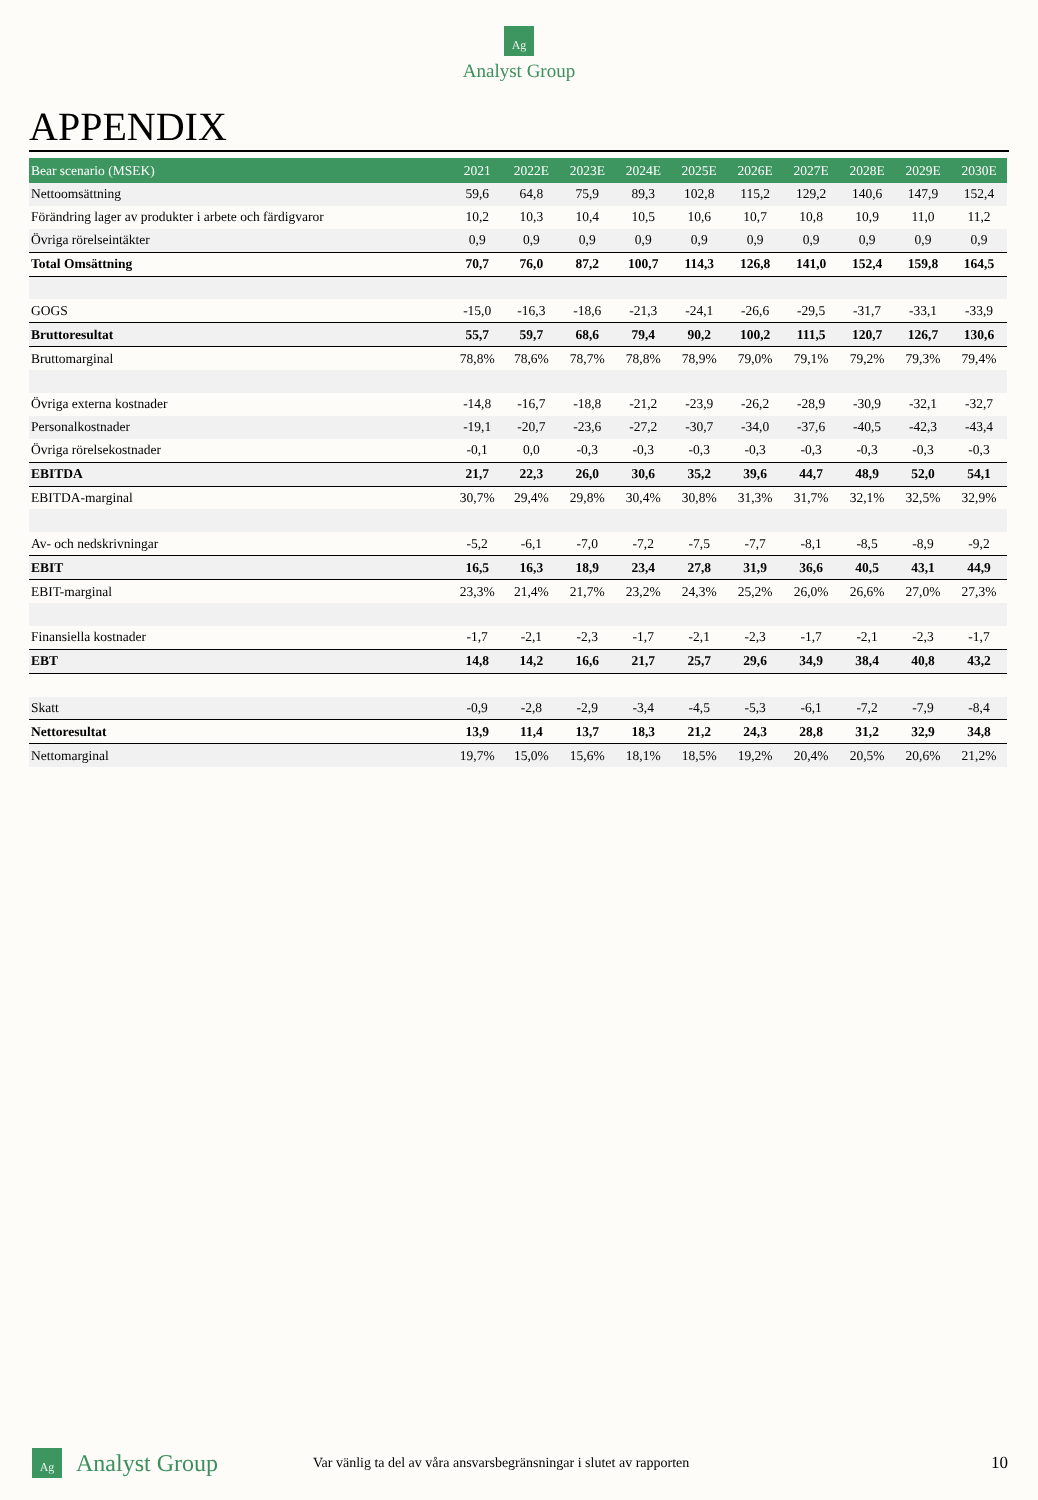Ag
Analyst Group
APPENDIX
| Bear scenario (MSEK) | 2021 | 2022E | 2023E | 2024E | 2025E | 2026E | 2027E | 2028E | 2029E | 2030E |
| --- | --- | --- | --- | --- | --- | --- | --- | --- | --- | --- |
| Nettoomsättning | 59,6 | 64,8 | 75,9 | 89,3 | 102,8 | 115,2 | 129,2 | 140,6 | 147,9 | 152,4 |
| Förändring lager av produkter i arbete och färdigvaror | 10,2 | 10,3 | 10,4 | 10,5 | 10,6 | 10,7 | 10,8 | 10,9 | 11,0 | 11,2 |
| Övriga rörelseintäkter | 0,9 | 0,9 | 0,9 | 0,9 | 0,9 | 0,9 | 0,9 | 0,9 | 0,9 | 0,9 |
| Total Omsättning | 70,7 | 76,0 | 87,2 | 100,7 | 114,3 | 126,8 | 141,0 | 152,4 | 159,8 | 164,5 |
| GOGS | -15,0 | -16,3 | -18,6 | -21,3 | -24,1 | -26,6 | -29,5 | -31,7 | -33,1 | -33,9 |
| Bruttoresultat | 55,7 | 59,7 | 68,6 | 79,4 | 90,2 | 100,2 | 111,5 | 120,7 | 126,7 | 130,6 |
| Bruttomarginal | 78,8% | 78,6% | 78,7% | 78,8% | 78,9% | 79,0% | 79,1% | 79,2% | 79,3% | 79,4% |
| Övriga externa kostnader | -14,8 | -16,7 | -18,8 | -21,2 | -23,9 | -26,2 | -28,9 | -30,9 | -32,1 | -32,7 |
| Personalkostnader | -19,1 | -20,7 | -23,6 | -27,2 | -30,7 | -34,0 | -37,6 | -40,5 | -42,3 | -43,4 |
| Övriga rörelsekostnader | -0,1 | 0,0 | -0,3 | -0,3 | -0,3 | -0,3 | -0,3 | -0,3 | -0,3 | -0,3 |
| EBITDA | 21,7 | 22,3 | 26,0 | 30,6 | 35,2 | 39,6 | 44,7 | 48,9 | 52,0 | 54,1 |
| EBITDA-marginal | 30,7% | 29,4% | 29,8% | 30,4% | 30,8% | 31,3% | 31,7% | 32,1% | 32,5% | 32,9% |
| Av- och nedskrivningar | -5,2 | -6,1 | -7,0 | -7,2 | -7,5 | -7,7 | -8,1 | -8,5 | -8,9 | -9,2 |
| EBIT | 16,5 | 16,3 | 18,9 | 23,4 | 27,8 | 31,9 | 36,6 | 40,5 | 43,1 | 44,9 |
| EBIT-marginal | 23,3% | 21,4% | 21,7% | 23,2% | 24,3% | 25,2% | 26,0% | 26,6% | 27,0% | 27,3% |
| Finansiella kostnader | -1,7 | -2,1 | -2,3 | -1,7 | -2,1 | -2,3 | -1,7 | -2,1 | -2,3 | -1,7 |
| EBT | 14,8 | 14,2 | 16,6 | 21,7 | 25,7 | 29,6 | 34,9 | 38,4 | 40,8 | 43,2 |
| Skatt | -0,9 | -2,8 | -2,9 | -3,4 | -4,5 | -5,3 | -6,1 | -7,2 | -7,9 | -8,4 |
| Nettoresultat | 13,9 | 11,4 | 13,7 | 18,3 | 21,2 | 24,3 | 28,8 | 31,2 | 32,9 | 34,8 |
| Nettomarginal | 19,7% | 15,0% | 15,6% | 18,1% | 18,5% | 19,2% | 20,4% | 20,5% | 20,6% | 21,2% |
Ag Analyst Group Var vänlig ta del av våra ansvarsbegränsningar i slutet av rapporten 10